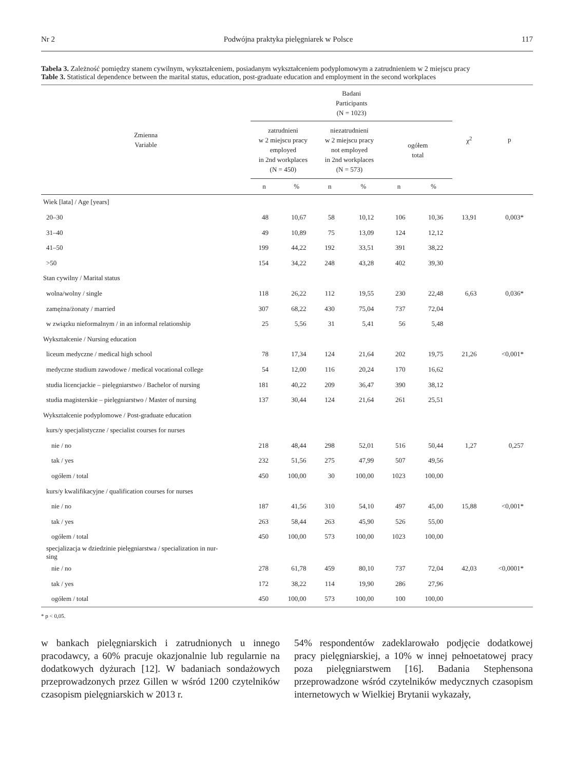Nr 2 Podwójna praktyka pielęgniarek w Polsce 117
Tabela 3. Zależność pomiędzy stanem cywilnym, wykształceniem, posiadanym wykształceniem podyplomowym a zatrudnieniem w 2 miejscu pracy
Table 3. Statistical dependence between the marital status, education, post-graduate education and employment in the second workplaces
| Zmienna Variable | Badani Participants (N = 1023) | | | | | | χ<sup>2</sup> | p |
| --- | --- | --- | --- | --- | --- | --- | --- | --- |
| | zatrudnieni w 2 miejscu pracy employed in 2nd workplaces (N = 450) | | niezatrudnieni w 2 miejscu pracy not employed in 2nd workplaces (N = 573) | | ogółem total | | | |
| | n | % | n | % | n | % | | |
| Wiek [lata] / Age [years] | | | | | | | | |
| 20–30 | 48 | 10,67 | 58 | 10,12 | 106 | 10,36 | 13,91 | 0,003* |
| 31–40 | 49 | 10,89 | 75 | 13,09 | 124 | 12,12 | | |
| 41–50 | 199 | 44,22 | 192 | 33,51 | 391 | 38,22 | | |
| >50 | 154 | 34,22 | 248 | 43,28 | 402 | 39,30 | | |
| Stan cywilny / Marital status | | | | | | | | |
| wolna/wolny / single | 118 | 26,22 | 112 | 19,55 | 230 | 22,48 | 6,63 | 0,036* |
| zamężna/żonaty / married | 307 | 68,22 | 430 | 75,04 | 737 | 72,04 | | |
| w związku nieformalnym / in an informal relationship | 25 | 5,56 | 31 | 5,41 | 56 | 5,48 | | |
| Wykształcenie / Nursing education | | | | | | | | |
| liceum medyczne / medical high school | 78 | 17,34 | 124 | 21,64 | 202 | 19,75 | 21,26 | <0,001* |
| medyczne studium zawodowe / medical vocational college | 54 | 12,00 | 116 | 20,24 | 170 | 16,62 | | |
| studia licencjackie – pielęgniarstwo / Bachelor of nursing | 181 | 40,22 | 209 | 36,47 | 390 | 38,12 | | |
| studia magisterskie – pielęgniarstwo / Master of nursing | 137 | 30,44 | 124 | 21,64 | 261 | 25,51 | | |
| Wykształcenie podyplomowe / Post-graduate education | | | | | | | | |
| kurs/y specjalistyczne / specialist courses for nurses | | | | | | | | |
| nie / no | 218 | 48,44 | 298 | 52,01 | 516 | 50,44 | 1,27 | 0,257 |
| tak / yes | 232 | 51,56 | 275 | 47,99 | 507 | 49,56 | | |
| ogółem / total | 450 | 100,00 | 30 | 100,00 | 1023 | 100,00 | | |
| kurs/y kwalifikacyjne / qualification courses for nurses | | | | | | | | |
| nie / no | 187 | 41,56 | 310 | 54,10 | 497 | 45,00 | 15,88 | <0,001* |
| tak / yes | 263 | 58,44 | 263 | 45,90 | 526 | 55,00 | | |
| ogółem / total | 450 | 100,00 | 573 | 100,00 | 1023 | 100,00 | | |
| specjalizacja w dziedzinie pielęgniarstwa / specialization in nur- sing | | | | | | | | |
| nie / no | 278 | 61,78 | 459 | 80,10 | 737 | 72,04 | 42,03 | <0,0001* |
| tak / yes | 172 | 38,22 | 114 | 19,90 | 286 | 27,96 | | |
| ogółem / total | 450 | 100,00 | 573 | 100,00 | 100 | 100,00 | | |
* p < 0,05.
w bankach pielęgniarskich i zatrudnionych u innego pracodawcy, a 60% pracuje okazjonalnie lub regularnie na dodatkowych dyżurach [12]. W badaniach sondażowych przeprowadzonych przez Gillen w wśród 1200 czytelników czasopism pielęgniarskich w 2013 r.
54% respondentów zadeklarowało podjęcie dodatkowej pracy pielęgniarskiej, a 10% w innej pełnoetatowej pracy poza pielęgniarstwem [16]. Badania Stephensona przeprowadzone wśród czytelników medycznych czasopism internetowych w Wielkiej Brytanii wykazały,